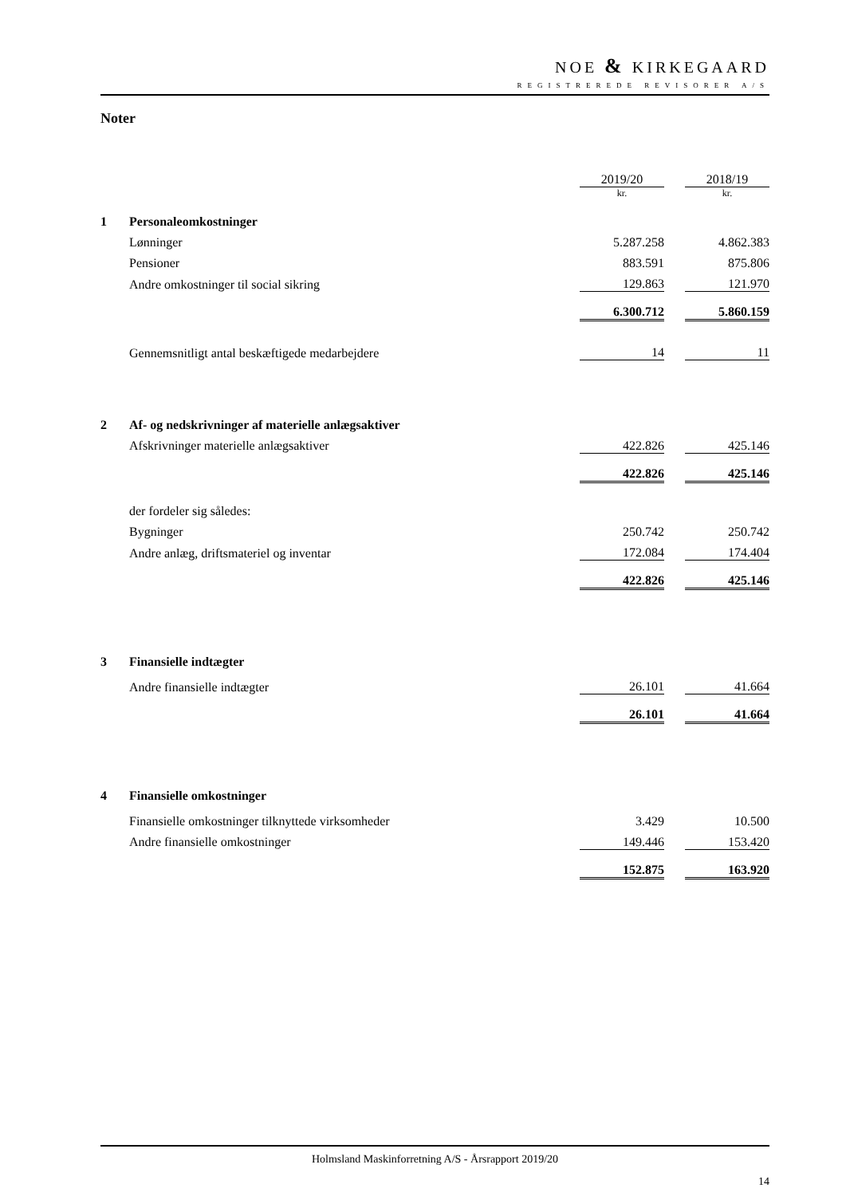NOE & KIRKEGAARD
REGISTREREDE REVISORER A/S
Noter
| | | 2019/20 | | 2018/19 |
| | | kr. | | kr. |
| 1 | Personaleomkostninger | | | |
| | Lønninger | 5.287.258 | | 4.862.383 |
| | Pensioner | 883.591 | | 875.806 |
| | Andre omkostninger til social sikring | 129.863 | | 121.970 |
| | | 6.300.712 | | 5.860.159 |
| | Gennemsnitligt antal beskæftigede medarbejdere | 14 | | 11 |
| 2 | Af- og nedskrivninger af materielle anlægsaktiver | | | |
| | Afskrivninger materielle anlægsaktiver | 422.826 | | 425.146 |
| | | 422.826 | | 425.146 |
| | der fordeler sig således: | | | |
| | Bygninger | 250.742 | | 250.742 |
| | Andre anlæg, driftsmateriel og inventar | 172.084 | | 174.404 |
| | | 422.826 | | 425.146 |
| 3 | Finansielle indtægter | | | |
| | Andre finansielle indtægter | 26.101 | | 41.664 |
| | | 26.101 | | 41.664 |
| 4 | Finansielle omkostninger | | | |
| | Finansielle omkostninger tilknyttede virksomheder | 3.429 | | 10.500 |
| | Andre finansielle omkostninger | 149.446 | | 153.420 |
| | | 152.875 | | 163.920 |
Holmsland Maskinforretning A/S - Årsrapport 2019/20
14